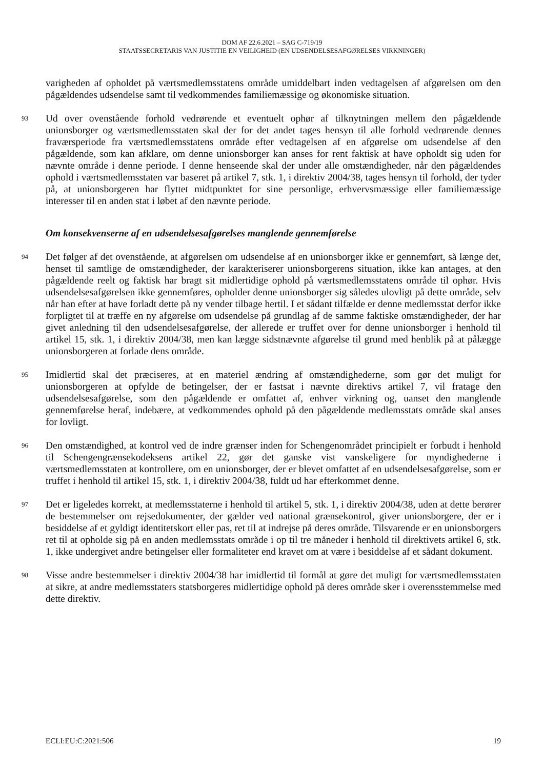DOM AF 22.6.2021 – SAG C-719/19
STAATSSECRETARIS VAN JUSTITIE EN VEILIGHEID (EN UDSENDELSESAFGØRELSES VIRKNINGER)
varigheden af opholdet på værtsmedlemsstatens område umiddelbart inden vedtagelsen af afgørelsen om den pågældendes udsendelse samt til vedkommendes familiemæssige og økonomiske situation.
93 Ud over ovenstående forhold vedrørende et eventuelt ophør af tilknytningen mellem den pågældende unionsborger og værtsmedlemsstaten skal der for det andet tages hensyn til alle forhold vedrørende dennes fraværsperiode fra værtsmedlemsstatens område efter vedtagelsen af en afgørelse om udsendelse af den pågældende, som kan afklare, om denne unionsborger kan anses for rent faktisk at have opholdt sig uden for nævnte område i denne periode. I denne henseende skal der under alle omstændigheder, når den pågældendes ophold i værtsmedlemsstaten var baseret på artikel 7, stk. 1, i direktiv 2004/38, tages hensyn til forhold, der tyder på, at unionsborgeren har flyttet midtpunktet for sine personlige, erhvervsmæssige eller familiemæssige interesser til en anden stat i løbet af den nævnte periode.
Om konsekvenserne af en udsendelsesafgørelses manglende gennemførelse
94 Det følger af det ovenstående, at afgørelsen om udsendelse af en unionsborger ikke er gennemført, så længe det, henset til samtlige de omstændigheder, der karakteriserer unionsborgerens situation, ikke kan antages, at den pågældende reelt og faktisk har bragt sit midlertidige ophold på værtsmedlemsstatens område til ophør. Hvis udsendelsesafgørelsen ikke gennemføres, opholder denne unionsborger sig således ulovligt på dette område, selv når han efter at have forladt dette på ny vender tilbage hertil. I et sådant tilfælde er denne medlemsstat derfor ikke forpligtet til at træffe en ny afgørelse om udsendelse på grundlag af de samme faktiske omstændigheder, der har givet anledning til den udsendelsesafgørelse, der allerede er truffet over for denne unionsborger i henhold til artikel 15, stk. 1, i direktiv 2004/38, men kan lægge sidstnævnte afgørelse til grund med henblik på at pålægge unionsborgeren at forlade dens område.
95 Imidlertid skal det præciseres, at en materiel ændring af omstændighederne, som gør det muligt for unionsborgeren at opfylde de betingelser, der er fastsat i nævnte direktivs artikel 7, vil fratage den udsendelsesafgørelse, som den pågældende er omfattet af, enhver virkning og, uanset den manglende gennemførelse heraf, indebære, at vedkommendes ophold på den pågældende medlemsstats område skal anses for lovligt.
96 Den omstændighed, at kontrol ved de indre grænser inden for Schengenområdet principielt er forbudt i henhold til Schengengrænsekodeksens artikel 22, gør det ganske vist vanskeligere for myndighederne i værtsmedlemsstaten at kontrollere, om en unionsborger, der er blevet omfattet af en udsendelsesafgørelse, som er truffet i henhold til artikel 15, stk. 1, i direktiv 2004/38, fuldt ud har efterkommet denne.
97 Det er ligeledes korrekt, at medlemsstaterne i henhold til artikel 5, stk. 1, i direktiv 2004/38, uden at dette berører de bestemmelser om rejsedokumenter, der gælder ved national grænsekontrol, giver unionsborgere, der er i besiddelse af et gyldigt identitetskort eller pas, ret til at indrejse på deres område. Tilsvarende er en unionsborgers ret til at opholde sig på en anden medlemsstats område i op til tre måneder i henhold til direktivets artikel 6, stk. 1, ikke undergivet andre betingelser eller formaliteter end kravet om at være i besiddelse af et sådant dokument.
98 Visse andre bestemmelser i direktiv 2004/38 har imidlertid til formål at gøre det muligt for værtsmedlemsstaten at sikre, at andre medlemsstaters statsborgeres midlertidige ophold på deres område sker i overensstemmelse med dette direktiv.
ECLI:EU:C:2021:506 19